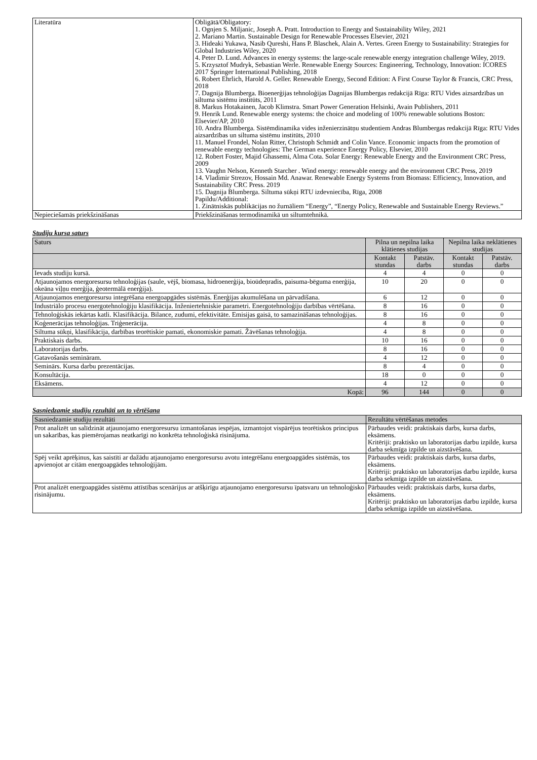| Literatūra | Obligātā/Obligatory: 1. Ognjen S. Miljanic, Joseph A. Pratt. Introduction to Energy and Sustainability Wiley, 2021 2. Mariano Martin. Sustainable Design for Renewable Processes Elsevier, 2021 3. Hideaki Yukawa, Nasib Qureshi, Hans P. Blaschek, Alain A. Vertes. Green Energy to Sustainability: Strategies for Global Industries Wiley, 2020 4. Peter D. Lund. Advances in energy systems: the large-scale renewable energy integration challenge Wiley, 2019. 5. Krzysztof Mudryk, Sebastian Werle. Renewable Energy Sources: Engineering, Technology, Innovation: ICORES 2017 Springer International Publishing, 2018 6. Robert Ehrlich, Harold A. Geller. Renewable Energy, Second Edition: A First Course Taylor & Francis, CRC Press, 2018 7. Dagnija Blumberga. Bioenerģijas tehnoloģijas Dagnijas Blumbergas redakcijā Rīga: RTU Vides aizsardzības un siltuma sistēmu institūts, 2011 8. Markus Hotakainen, Jacob Klimstra. Smart Power Generation Helsinki, Avain Publishers, 2011 9. Henrik Lund. Renewable energy systems: the choice and modeling of 100% renewable solutions Boston: Elsevier/AP, 2010 10. Andra Blumberga. Sistēmdinamika vides inženierzinātņu studentiem Andras Blumbergas redakcijā Rīga: RTU Vides aizsardzības un siltuma sistēmu institūts, 2010 11. Manuel Frondel, Nolan Ritter, Christoph Schmidt and Colin Vance. Economic impacts from the promotion of renewable energy technologies: The German experience Energy Policy, Elsevier, 2010 12. Robert Foster, Majid Ghassemi, Alma Cota. Solar Energy: Renewable Energy and the Environment CRC Press, 2009 13. Vaughn Nelson, Kenneth Starcher . Wind energy: renewable energy and the environment CRC Press, 2019 14. Vladimir Strezov, Hossain Md. Anawar. Renewable Energy Systems from Biomass: Efficiency, Innovation, and Sustainability CRC Press. 2019 15. Dagnija Blumberga. Siltuma sūkņi RTU izdevniecība, Rīga, 2008 Papildu/Additional: 1. Zinātniskās publikācijas no žurnāliem “Energy”, “Energy Policy, Renewable and Sustainable Energy Reviews.” |
| Nepieciešamās priekšzināšanas | Priekšzināšanas termodinamikā un siltumtehnikā. |
Studiju kursa saturs
| Saturs | Pilna un nepilna laika klātienes studijas | | Nepilna laika neklātienes studijas | |
| --- | --- | --- | --- | --- |
| | Kontakt stundas | Patstāv. darbs | Kontakt stundas | Patstāv. darbs |
| Ievads studiju kursā. | 4 | 4 | 0 | 0 |
| Atjaunojamos energoresursu tehnoloģijas (saule, vējš, biomasa, hidroenerģija, bioūdeņradis, paisuma-bēguma enerģija, okeāna viļņu enerģija, ģeotermālā enerģija). | 10 | 20 | 0 | 0 |
| Atjaunojamos energoresursu integrēšana energoapgādes sistēmās. Enerģijas akumulēšana un pārvadīšana. | 6 | 12 | 0 | 0 |
| Industriālo procesu energotehnoloģiju klasifikācija. Inženiertehniskie parametri. Energotehnoloģiju darbības vērtēšana. | 8 | 16 | 0 | 0 |
| Tehnoloģiskās iekārtas katli. Klasifikācija. Bilance, zudumi, efektivitāte. Emisijas gaisā, to samazināšanas tehnoloģijas. | 8 | 16 | 0 | 0 |
| Koģenerācijas tehnoloģijas. Triģenerācija. | 4 | 8 | 0 | 0 |
| Siltuma sūkņi, klasifikācija, darbības teorētiskie pamati, ekonomiskie pamati. Žāvēšanas tehnoloģija. | 4 | 8 | 0 | 0 |
| Praktiskais darbs. | 10 | 16 | 0 | 0 |
| Laboratorijas darbs. | 8 | 16 | 0 | 0 |
| Gatavošanās semināram. | 4 | 12 | 0 | 0 |
| Seminārs. Kursa darbu prezentācijas. | 8 | 4 | 0 | 0 |
| Konsultācija. | 18 | 0 | 0 | 0 |
| Eksāmens. | 4 | 12 | 0 | 0 |
| Kopā: | 96 | 144 | 0 | 0 |
Sasniedzamie studiju rezultāti un to vērtēšana
| Sasniedzamie studiju rezultāti | Rezultātu vērtēšanas metodes |
| --- | --- |
| Prot analizēt un salīdzināt atjaunojamo energoresursu izmantošanas iespējas, izmantojot vispārējus teorētiskos principus un sakarības, kas piemērojamas neatkarīgi no konkrēta tehnoloģiskā risinājuma. | Pārbaudes veidi: praktiskais darbs, kursa darbs, eksāmens. Kritēriji: praktisko un laboratorijas darbu izpilde, kursa darba sekmīga izpilde un aizstāvēšana. |
| Spēj veikt aprēķinus, kas saistīti ar dažādu atjaunojamo energoresursu avotu integrēšanu energoapgādes sistēmās, tos apvienojot ar citām energoapgādes tehnoloģijām. | Pārbaudes veidi: praktiskais darbs, kursa darbs, eksāmens. Kritēriji: praktisko un laboratorijas darbu izpilde, kursa darba sekmīga izpilde un aizstāvēšana. |
| Prot analizēt energoapgādes sistēmu attīstības scenārijus ar atšķirīgu atjaunojamo energoresursu īpatsvaru un tehnoloģisko risinājumu. | Pārbaudes veidi: praktiskais darbs, kursa darbs, eksāmens. Kritēriji: praktisko un laboratorijas darbu izpilde, kursa darba sekmīga izpilde un aizstāvēšana. |